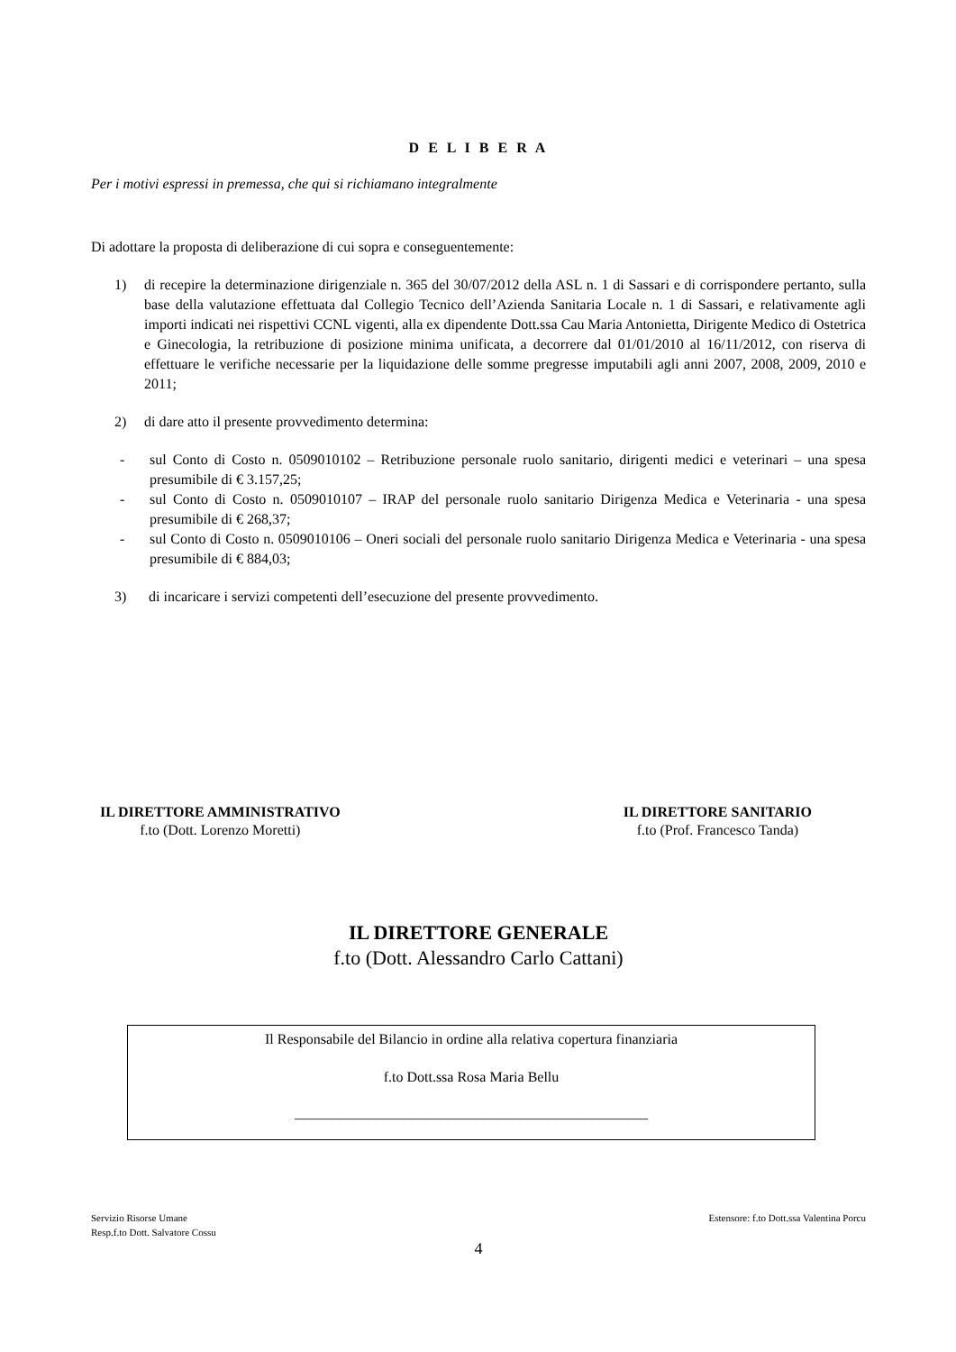D E L I B E R A
Per i motivi espressi in premessa, che qui si richiamano integralmente
Di adottare la proposta di deliberazione di cui sopra e conseguentemente:
1) di recepire la determinazione dirigenziale n. 365 del 30/07/2012 della ASL n. 1 di Sassari e di corrispondere pertanto, sulla base della valutazione effettuata dal Collegio Tecnico dell’Azienda Sanitaria Locale n. 1 di Sassari, e relativamente agli importi indicati nei rispettivi CCNL vigenti, alla ex dipendente Dott.ssa Cau Maria Antonietta, Dirigente Medico di Ostetrica e Ginecologia, la retribuzione di posizione minima unificata, a decorrere dal 01/01/2010 al 16/11/2012, con riserva di effettuare le verifiche necessarie per la liquidazione delle somme pregresse imputabili agli anni 2007, 2008, 2009, 2010 e 2011;
2) di dare atto il presente provvedimento determina:
- sul Conto di Costo n. 0509010102 – Retribuzione personale ruolo sanitario, dirigenti medici e veterinari – una spesa presumibile di € 3.157,25;
- sul Conto di Costo n. 0509010107 – IRAP del personale ruolo sanitario Dirigenza Medica e Veterinaria - una spesa presumibile di € 268,37;
- sul Conto di Costo n. 0509010106 – Oneri sociali del personale ruolo sanitario Dirigenza Medica e Veterinaria - una spesa presumibile di € 884,03;
3) di incaricare i servizi competenti dell’esecuzione del presente provvedimento.
IL DIRETTORE AMMINISTRATIVO
f.to (Dott. Lorenzo Moretti)
IL DIRETTORE SANITARIO
f.to (Prof. Francesco Tanda)
IL DIRETTORE GENERALE
f.to (Dott. Alessandro Carlo Cattani)
Il Responsabile del Bilancio in ordine alla relativa copertura finanziaria
f.to Dott.ssa Rosa Maria Bellu
_________________________________________________
Servizio Risorse Umane
Resp.f.to Dott. Salvatore Cossu
Estensore: f.to Dott.ssa Valentina Porcu
4